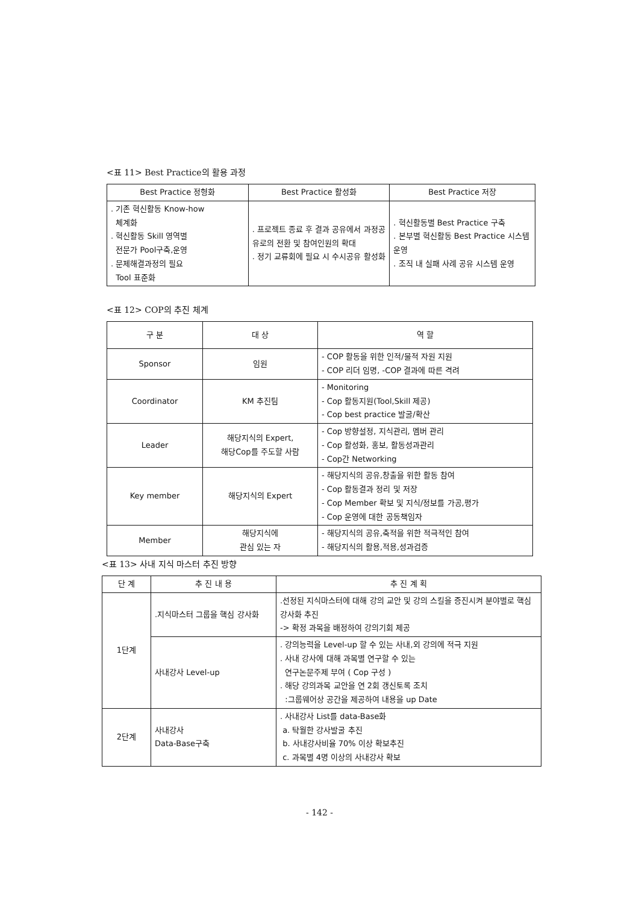<표 11> Best Practice의 활용 과정
| Best Practice 정형화 | Best Practice 활성화 | Best Practice 저장 |
| --- | --- | --- |
| . 기존 혁신활동 Know-how 체계화 . 혁신활동 Skill 영역별 전문가 Pool구축,운영 . 문제해결과정의 필요 Tool 표준화 | . 프로젝트 종료 후 결과 공유에서 과정공유로의 전환 및 참여인원의 확대 . 정기 교류회에 필요 시 수시공유 활성화 | . 혁신활동별 Best Practice 구축 . 본부별 혁신활동 Best Practice 시스템 운영 . 조직 내 실패 사례 공유 시스템 운영 |
<표 12> COP의 추진 체계
| 구 분 | 대 상 | 역 할 |
| --- | --- | --- |
| Sponsor | 임원 | - COP 활동을 위한 인적/물적 자원 지원 - COP 리더 임명, -COP 결과에 따른 격려 |
| Coordinator | KM 추진팀 | - Monitoring - Cop 활동지원(Tool,Skill 제공) - Cop best practice 발굴/확산 |
| Leader | 해당지식의 Expert, 해당Cop를 주도할 사람 | - Cop 방향설정, 지식관리, 멤버 관리 - Cop 활성화, 홍보, 활동성과관리 - Cop간 Networking |
| Key member | 해당지식의 Expert | - 해당지식의 공유,창출을 위한 활동 참여 - Cop 활동결과 정리 및 저장 - Cop Member 확보 및 지식/정보를 가공,평가 - Cop 운영에 대한 공동책임자 |
| Member | 해당지식에 관심 있는 자 | - 해당지식의 공유,축적을 위한 적극적인 참여 - 해당지식의 활용,적용,성과검증 |
<표 13> 사내 지식 마스터 추진 방향
| 단 계 | 추 진 내 용 | 추 진 계 획 |
| --- | --- | --- |
| 1단계 | .지식마스터 그룹을 핵심 강사화 | .선정된 지식마스터에 대해 강의 교안 및 강의 스킬을 증진시켜 분야별로 핵심강사화 추진 -> 확정 과목을 배정하여 강의기회 제공 |
| | 사내강사 Level-up | . 강의능력을 Level-up 할 수 있는 사내,외 강의에 적극 지원 . 사내 강사에 대해 과목별 연구할 수 있는 연구논문주제 부여 ( Cop 구성 ) . 해당 강의과목 교안을 연 2회 갱신토록 조치 :그룹웨어상 공간을 제공하여 내용을 up Date |
| 2단계 | 사내강사 Data-Base구축 | . 사내강사 List를 data-Base화 a. 탁월한 강사발굴 추진 b. 사내강사비율 70% 이상 확보추진 c. 과목별 4명 이상의 사내강사 확보 |
- 142 -